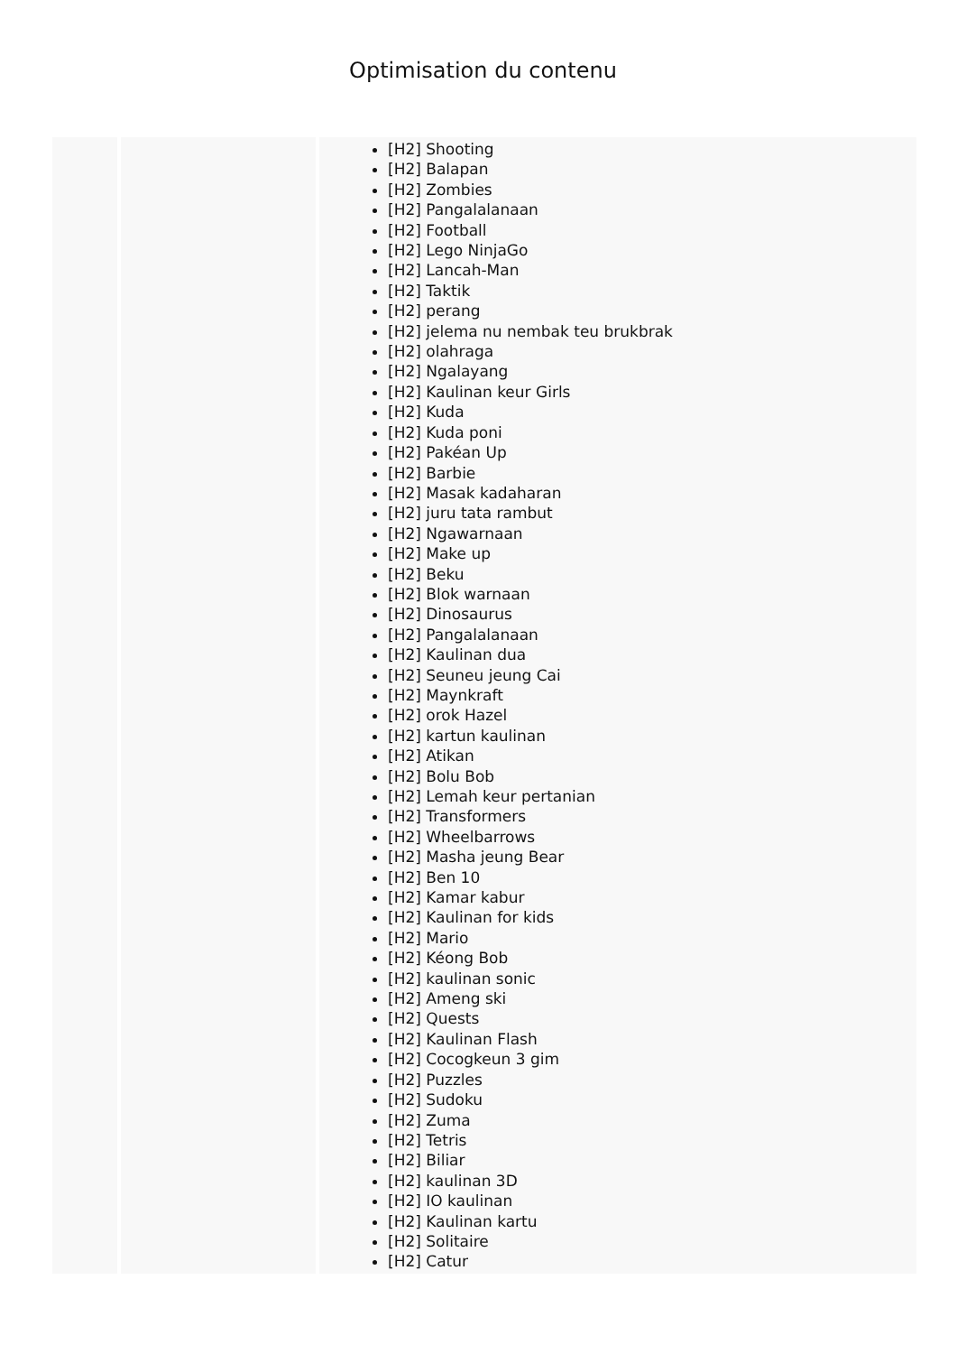Optimisation du contenu
| | | [H2] Shooting [H2] Balapan [H2] Zombies [H2] Pangalalanaan [H2] Football [H2] Lego NinjaGo [H2] Lancah-Man [H2] Taktik [H2] perang [H2] jelema nu nembak teu brukbrak [H2] olahraga [H2] Ngalayang [H2] Kaulinan keur Girls [H2] Kuda [H2] Kuda poni [H2] Pakéan Up [H2] Barbie [H2] Masak kadaharan [H2] juru tata rambut [H2] Ngawarnaan [H2] Make up [H2] Beku [H2] Blok warnaan [H2] Dinosaurus [H2] Pangalalanaan [H2] Kaulinan dua [H2] Seuneu jeung Cai [H2] Maynkraft [H2] orok Hazel [H2] kartun kaulinan [H2] Atikan [H2] Bolu Bob [H2] Lemah keur pertanian [H2] Transformers [H2] Wheelbarrows [H2] Masha jeung Bear [H2] Ben 10 [H2] Kamar kabur [H2] Kaulinan for kids [H2] Mario [H2] Kéong Bob [H2] kaulinan sonic [H2] Ameng ski [H2] Quests [H2] Kaulinan Flash [H2] Cocogkeun 3 gim [H2] Puzzles [H2] Sudoku [H2] Zuma [H2] Tetris [H2] Biliar [H2] kaulinan 3D [H2] IO kaulinan [H2] Kaulinan kartu [H2] Solitaire [H2] Catur |